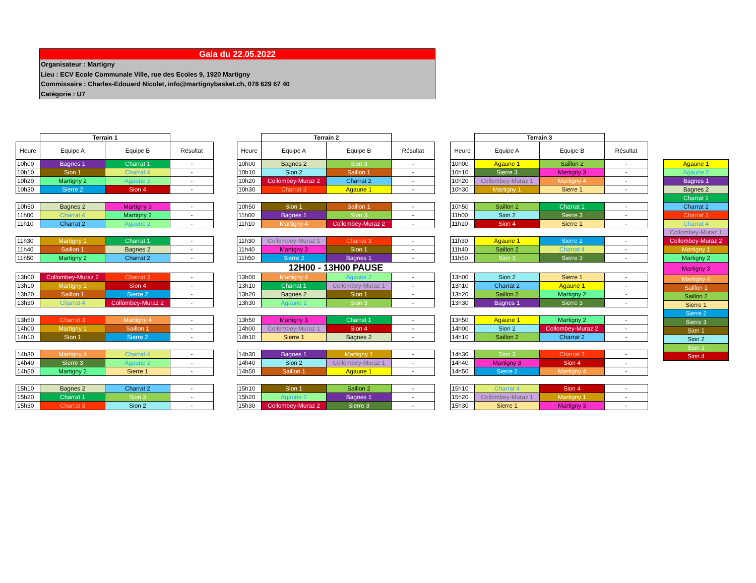Gala du 22.05.2022
Organisateur : Martigny
Lieu : ECV Ecole Communale Ville, rue des Ecoles 9, 1920 Martigny
Commissaire : Charles-Edouard Nicolet, info@martignybasket.ch, 078 629 67 40
Catégorie : U7
| | Terrain 1 | | |
| --- | --- | --- | --- |
| Heure | Equipe A | Equipe B | Résultat |
| 10h00 | Bagnes 1 | Charrat 1 | - |
| 10h10 | Sion 1 | Charrat 4 | - |
| 10h20 | Martigny 2 | Agaune 2 | - |
| 10h30 | Sierre 2 | Sion 4 | - |
| 10h50 | Bagnes 2 | Martigny 3 | - |
| 11h00 | Charrat 4 | Martigny 2 | - |
| 11h10 | Charrat 2 | Agaune 2 | - |
| 11h30 | Martigny 1 | Charrat 1 | - |
| 11h40 | Saillon 1 | Bagnes 2 | - |
| 11h50 | Martigny 2 | Charrat 2 | - |
| 13h00 | Collombey-Muraz 2 | Charrat 3 | - |
| 13h10 | Martigny 1 | Sion 4 | - |
| 13h20 | Saillon 1 | Sierre 2 | - |
| 13h30 | Charrat 4 | Collombey-Muraz 2 | - |
| 13h50 | Charrat 3 | Martigny 4 | - |
| 14h00 | Martigny 1 | Saillon 1 | - |
| 14h10 | Sion 1 | Sierre 2 | - |
| 14h30 | Martigny 4 | Charrat 4 | - |
| 14h40 | Sierre 3 | Agaune 2 | - |
| 14h50 | Martigny 2 | Sierre 1 | - |
| 15h10 | Bagnes 2 | Charrat 2 | - |
| 15h20 | Charrat 1 | Sion 3 | - |
| 15h30 | Charrat 3 | Sion 2 | - |
| | Terrain 2 | | |
| --- | --- | --- | --- |
| Heure | Equipe A | Equipe B | Résultat |
| 10h00 | Bagnes 2 | Sion 3 | - |
| 10h10 | Sion 2 | Saillon 1 | - |
| 10h20 | Collombey-Muraz 2 | Charrat 2 | - |
| 10h30 | Charrat 3 | Agaune 1 | - |
| 10h50 | Sion 1 | Saillon 1 | - |
| 11h00 | Bagnes 1 | Sion 3 | - |
| 11h10 | Martigny 4 | Collombey-Muraz 2 | - |
| 11h30 | Collombey-Muraz 1 | Charrat 3 | - |
| 11h40 | Martigny 3 | Sion 1 | - |
| 11h50 | Sierre 2 | Bagnes 1 | - |
| 12H00 - 13H00 PAUSE | | | |
| 13h00 | Martigny 4 | Agaune 2 | - |
| 13h10 | Charrat 1 | Collombey-Muraz 1 | - |
| 13h20 | Bagnes 2 | Sion 1 | - |
| 13h30 | Agaune 2 | Sion 3 | - |
| 13h50 | Martigny 3 | Charrat 1 | - |
| 14h00 | Collombey-Muraz 1 | Sion 4 | - |
| 14h10 | Sierre 1 | Bagnes 2 | - |
| 14h30 | Bagnes 1 | Martigny 1 | - |
| 14h40 | Sion 2 | Collombey-Muraz 1 | - |
| 14h50 | Saillon 1 | Agaune 1 | - |
| 15h10 | Sion 1 | Saillon 2 | - |
| 15h20 | Agaune 2 | Bagnes 1 | - |
| 15h30 | Collombey-Muraz 2 | Sierre 3 | - |
| | Terrain 3 | | |
| --- | --- | --- | --- |
| Heure | Equipe A | Equipe B | Résultat |
| 10h00 | Agaune 1 | Saillon 2 | - |
| 10h10 | Sierre 3 | Martigny 3 | - |
| 10h20 | Collombey-Muraz 1 | Martigny 4 | - |
| 10h30 | Martigny 1 | Sierre 1 | - |
| 10h50 | Saillon 2 | Charrat 1 | - |
| 11h00 | Sion 2 | Sierre 3 | - |
| 11h10 | Sion 4 | Sierre 1 | - |
| 11h30 | Agaune 1 | Sierre 2 | - |
| 11h40 | Saillon 2 | Charrat 4 | - |
| 11h50 | Sion 3 | Sierre 3 | - |
| 13h00 | Sion 2 | Sierre 1 | - |
| 13h10 | Charrat 2 | Agaune 1 | - |
| 13h20 | Saillon 2 | Martigny 2 | - |
| 13h30 | Bagnes 1 | Sierre 3 | - |
| 13h50 | Agaune 1 | Martigny 2 | - |
| 14h00 | Sion 2 | Collombey-Muraz 2 | - |
| 14h10 | Saillon 2 | Charrat 2 | - |
| 14h30 | Sion 3 | Charrat 3 | - |
| 14h40 | Martigny 3 | Sion 4 | - |
| 14h50 | Sierre 2 | Martigny 4 | - |
| 15h10 | Charrat 4 | Sion 4 | - |
| 15h20 | Collombey-Muraz 1 | Martigny 1 | - |
| 15h30 | Sierre 1 | Martigny 3 | - |
| Agaune 1 |
| Agaune 2 |
| Bagnes 1 |
| Bagnes 2 |
| Charrat 1 |
| Charrat 2 |
| Charrat 3 |
| Charrat 4 |
| Collombey-Muraz 1 |
| Collombey-Muraz 2 |
| Martigny 1 |
| Martigny 2 |
| Martigny 3 |
| Martigny 4 |
| Saillon 1 |
| Saillon 2 |
| Sierre 1 |
| Sierre 2 |
| Sierre 3 |
| Sion 1 |
| Sion 2 |
| Sion 3 |
| Sion 4 |